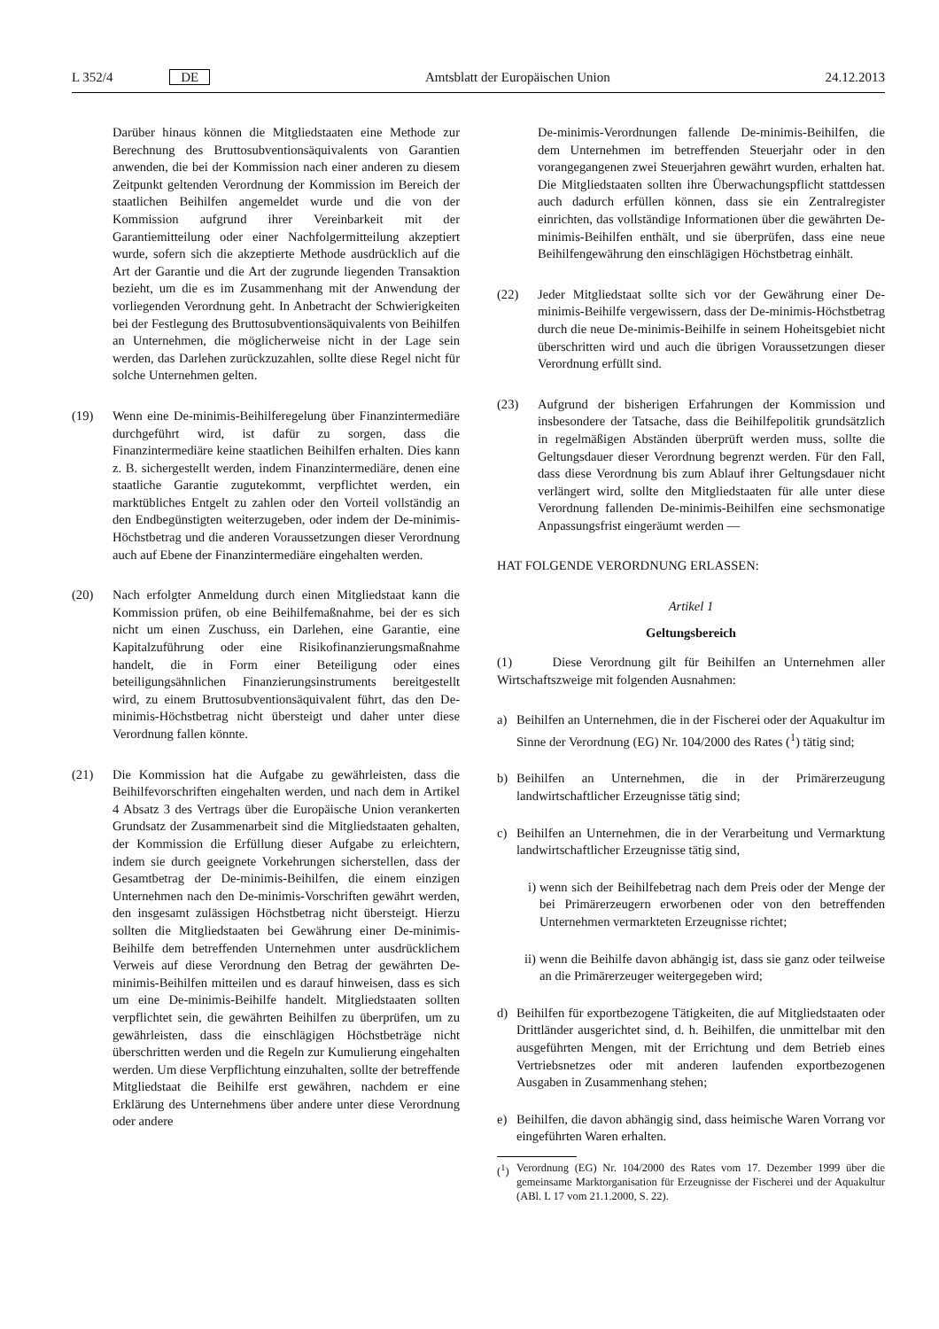L 352/4 DE Amtsblatt der Europäischen Union 24.12.2013
Darüber hinaus können die Mitgliedstaaten eine Methode zur Berechnung des Bruttosubventionsäquivalents von Garantien anwenden, die bei der Kommission nach einer anderen zu diesem Zeitpunkt geltenden Verordnung der Kommission im Bereich der staatlichen Beihilfen angemeldet wurde und die von der Kommission aufgrund ihrer Vereinbarkeit mit der Garantiemitteilung oder einer Nachfolgermitteilung akzeptiert wurde, sofern sich die akzeptierte Methode ausdrücklich auf die Art der Garantie und die Art der zugrunde liegenden Transaktion bezieht, um die es im Zusammenhang mit der Anwendung der vorliegenden Verordnung geht. In Anbetracht der Schwierigkeiten bei der Festlegung des Bruttosubventionsäquivalents von Beihilfen an Unternehmen, die möglicherweise nicht in der Lage sein werden, das Darlehen zurückzuzahlen, sollte diese Regel nicht für solche Unternehmen gelten.
(19) Wenn eine De-minimis-Beihilferegelung über Finanzintermediäre durchgeführt wird, ist dafür zu sorgen, dass die Finanzintermediäre keine staatlichen Beihilfen erhalten. Dies kann z. B. sichergestellt werden, indem Finanzintermediäre, denen eine staatliche Garantie zugutekommt, verpflichtet werden, ein marktübliches Entgelt zu zahlen oder den Vorteil vollständig an den Endbegünstigten weiterzugeben, oder indem der De-minimis-Höchstbetrag und die anderen Voraussetzungen dieser Verordnung auch auf Ebene der Finanzintermediäre eingehalten werden.
(20) Nach erfolgter Anmeldung durch einen Mitgliedstaat kann die Kommission prüfen, ob eine Beihilfemaßnahme, bei der es sich nicht um einen Zuschuss, ein Darlehen, eine Garantie, eine Kapitalzuführung oder eine Risikofinanzierungsmaßnahme handelt, die in Form einer Beteiligung oder eines beteiligungsähnlichen Finanzierungsinstruments bereitgestellt wird, zu einem Bruttosubventionsäquivalent führt, das den De-minimis-Höchstbetrag nicht übersteigt und daher unter diese Verordnung fallen könnte.
(21) Die Kommission hat die Aufgabe zu gewährleisten, dass die Beihilfevorschriften eingehalten werden, und nach dem in Artikel 4 Absatz 3 des Vertrags über die Europäische Union verankerten Grundsatz der Zusammenarbeit sind die Mitgliedstaaten gehalten, der Kommission die Erfüllung dieser Aufgabe zu erleichtern, indem sie durch geeignete Vorkehrungen sicherstellen, dass der Gesamtbetrag der De-minimis-Beihilfen, die einem einzigen Unternehmen nach den De-minimis-Vorschriften gewährt werden, den insgesamt zulässigen Höchstbetrag nicht übersteigt. Hierzu sollten die Mitgliedstaaten bei Gewährung einer De-minimis-Beihilfe dem betreffenden Unternehmen unter ausdrücklichem Verweis auf diese Verordnung den Betrag der gewährten De-minimis-Beihilfen mitteilen und es darauf hinweisen, dass es sich um eine De-minimis-Beihilfe handelt. Mitgliedstaaten sollten verpflichtet sein, die gewährten Beihilfen zu überprüfen, um zu gewährleisten, dass die einschlägigen Höchstbeträge nicht überschritten werden und die Regeln zur Kumulierung eingehalten werden. Um diese Verpflichtung einzuhalten, sollte der betreffende Mitgliedstaat die Beihilfe erst gewähren, nachdem er eine Erklärung des Unternehmens über andere unter diese Verordnung oder andere
De-minimis-Verordnungen fallende De-minimis-Beihilfen, die dem Unternehmen im betreffenden Steuerjahr oder in den vorangegangenen zwei Steuerjahren gewährt wurden, erhalten hat. Die Mitgliedstaaten sollten ihre Überwachungspflicht stattdessen auch dadurch erfüllen können, dass sie ein Zentralregister einrichten, das vollständige Informationen über die gewährten De-minimis-Beihilfen enthält, und sie überprüfen, dass eine neue Beihilfengewährung den einschlägigen Höchstbetrag einhält.
(22) Jeder Mitgliedstaat sollte sich vor der Gewährung einer De-minimis-Beihilfe vergewissern, dass der De-minimis-Höchstbetrag durch die neue De-minimis-Beihilfe in seinem Hoheitsgebiet nicht überschritten wird und auch die übrigen Voraussetzungen dieser Verordnung erfüllt sind.
(23) Aufgrund der bisherigen Erfahrungen der Kommission und insbesondere der Tatsache, dass die Beihilfepolitik grundsätzlich in regelmäßigen Abständen überprüft werden muss, sollte die Geltungsdauer dieser Verordnung begrenzt werden. Für den Fall, dass diese Verordnung bis zum Ablauf ihrer Geltungsdauer nicht verlängert wird, sollte den Mitgliedstaaten für alle unter diese Verordnung fallenden De-minimis-Beihilfen eine sechsmonatige Anpassungsfrist eingeräumt werden —
HAT FOLGENDE VERORDNUNG ERLASSEN:
Artikel 1
Geltungsbereich
(1) Diese Verordnung gilt für Beihilfen an Unternehmen aller Wirtschaftszweige mit folgenden Ausnahmen:
a) Beihilfen an Unternehmen, die in der Fischerei oder der Aquakultur im Sinne der Verordnung (EG) Nr. 104/2000 des Rates (<sup>1</sup>) tätig sind;
b) Beihilfen an Unternehmen, die in der Primärerzeugung landwirtschaftlicher Erzeugnisse tätig sind;
c) Beihilfen an Unternehmen, die in der Verarbeitung und Vermarktung landwirtschaftlicher Erzeugnisse tätig sind,
i) wenn sich der Beihilfebetrag nach dem Preis oder der Menge der bei Primärerzeugern erworbenen oder von den betreffenden Unternehmen vermarkteten Erzeugnisse richtet;
ii) wenn die Beihilfe davon abhängig ist, dass sie ganz oder teilweise an die Primärerzeuger weitergegeben wird;
d) Beihilfen für exportbezogene Tätigkeiten, die auf Mitgliedstaaten oder Drittländer ausgerichtet sind, d. h. Beihilfen, die unmittelbar mit den ausgeführten Mengen, mit der Errichtung und dem Betrieb eines Vertriebsnetzes oder mit anderen laufenden exportbezogenen Ausgaben in Zusammenhang stehen;
e) Beihilfen, die davon abhängig sind, dass heimische Waren Vorrang vor eingeführten Waren erhalten.
(<sup>1</sup>) Verordnung (EG) Nr. 104/2000 des Rates vom 17. Dezember 1999 über die gemeinsame Marktorganisation für Erzeugnisse der Fischerei und der Aquakultur (ABl. L 17 vom 21.1.2000, S. 22).